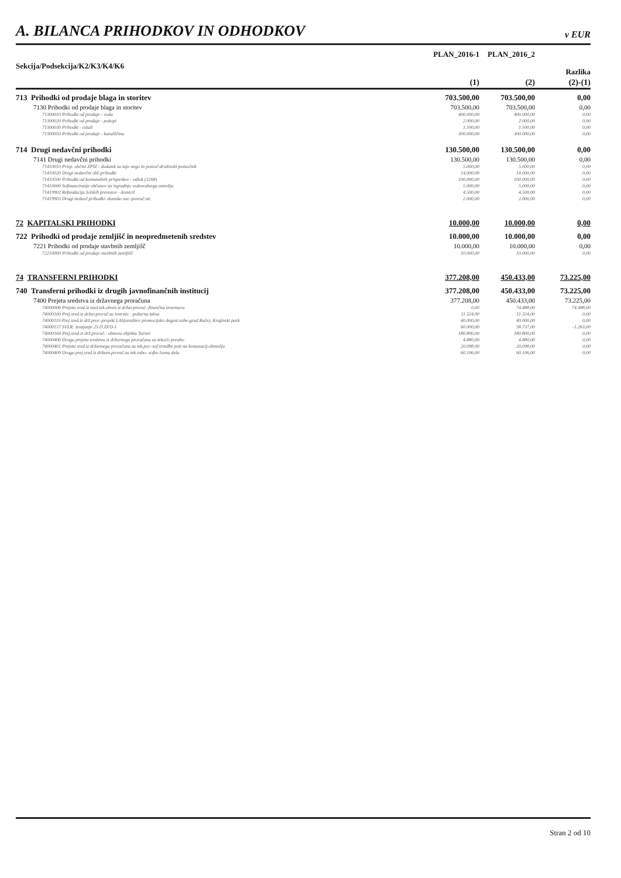A. BILANCA PRIHODKOV IN ODHODKOV
v EUR
| Sekcija/Podsekcija/K2/K3/K4/K6 | PLAN_2016-1 | PLAN_2016_2 | Razlika |
| --- | --- | --- | --- |
| | (1) | (2) | (2)-(1) |
| 713 Prihodki od prodaje blaga in storitev | 703.500,00 | 703.500,00 | 0,00 |
| 7130 Prihodki od prodaje blaga in storitev | 703.500,00 | 703.500,00 | 0,00 |
| 71300010 Prihodki od prodaje - voda | 400.000,00 | 400.000,00 | 0,00 |
| 71300020 Prihodki od prodaje - pokopi | 2.000,00 | 2.000,00 | 0,00 |
| 71300030 Prihodki - ostali | 1.500,00 | 1.500,00 | 0,00 |
| 71300050 Prihodki od prodaje - kanalščina | 300.000,00 | 300.000,00 | 0,00 |
| 714 Drugi nedavčni prihodki | 130.500,00 | 130.500,00 | 0,00 |
| 7141 Drugi nedavčni prihodki | 130.500,00 | 130.500,00 | 0,00 |
| 71410010 Prisp. občini ZPIZ - dodatek za tujo nego in pomoč-družinski pomočnik | 5.000,00 | 5.000,00 | 0,00 |
| 71410020 Drugi nedavčni obč.prihodki | 14.000,00 | 14.000,00 | 0,00 |
| 71410500 Prihodki od komunalnih prispevkov - odlok (3268) | 100.000,00 | 100.000,00 | 0,00 |
| 71410600 Sofinanciranje občanov za izgradnjo vodovodnega omrežja | 5.000,00 | 5.000,00 | 0,00 |
| 71419902 Refundacija šolskih prevozov - domicil | 4.500,00 | 4.500,00 | 0,00 |
| 71419903 Drugi nedavč.prihodki- domsko var.-povrač.str. | 2.000,00 | 2.000,00 | 0,00 |
| 72 KAPITALSKI PRIHODKI | 10.000,00 | 10.000,00 | 0,00 |
| 722 Prihodki od prodaje zemljišč in neopredmetenih sredstev | 10.000,00 | 10.000,00 | 0,00 |
| 7221 Prihodki od prodaje stavbnih zemljišč | 10.000,00 | 10.000,00 | 0,00 |
| 72210000 Prihodki od prodaje stavbnih zemljišč | 10.000,00 | 10.000,00 | 0,00 |
| 74 TRANSFERNI PRIHODKI | 377.208,00 | 450.433,00 | 73.225,00 |
| 740 Transferni prihodki iz drugih javnofinančnih institucij | 377.208,00 | 450.433,00 | 73.225,00 |
| 7400 Prejeta sredstva iz državnega proračuna | 377.208,00 | 450.433,00 | 73.225,00 |
| 74000000 Prejeta sred.iz nasl.tek.obvez.iz držav.prorač.-finančna izravnava | 0,00 | 74.488,00 | 74.488,00 |
| 74000100 Prej.sred.iz držav.prorač.za investic. -požarna taksa | 11.324,00 | 11.324,00 | 0,00 |
| 74000110 Prej.sred.iz drž.pror.-projekt LAS(ureditev promocijsko degust.sobe-grad Rače), Krajinski park | 40.000,00 | 40.000,00 | 0,00 |
| 74000157 SVLR: izvajanje 23.čl.ZFO-1 | 60.000,00 | 58.737,00 | -1.263,00 |
| 74000164 Prej.sred.iz drž.prorač.: obnova objekta Turner | 180.800,00 | 180.800,00 | 0,00 |
| 74000400 Druga prejeta sredstva iz državnega proračuna za tekočo porabo | 4.880,00 | 4.880,00 | 0,00 |
| 74000401 Prejeta sred.iz državnega proračuna za tek.por.-sof.izvedbe poti na komasacij.območju | 20.098,00 | 20.098,00 | 0,00 |
| 74000409 Druga prej.sred.iz državn.prorač.za tek.rabo- sofin.Javna dela | 60.106,00 | 60.106,00 | 0,00 |
Stran 2 od 10